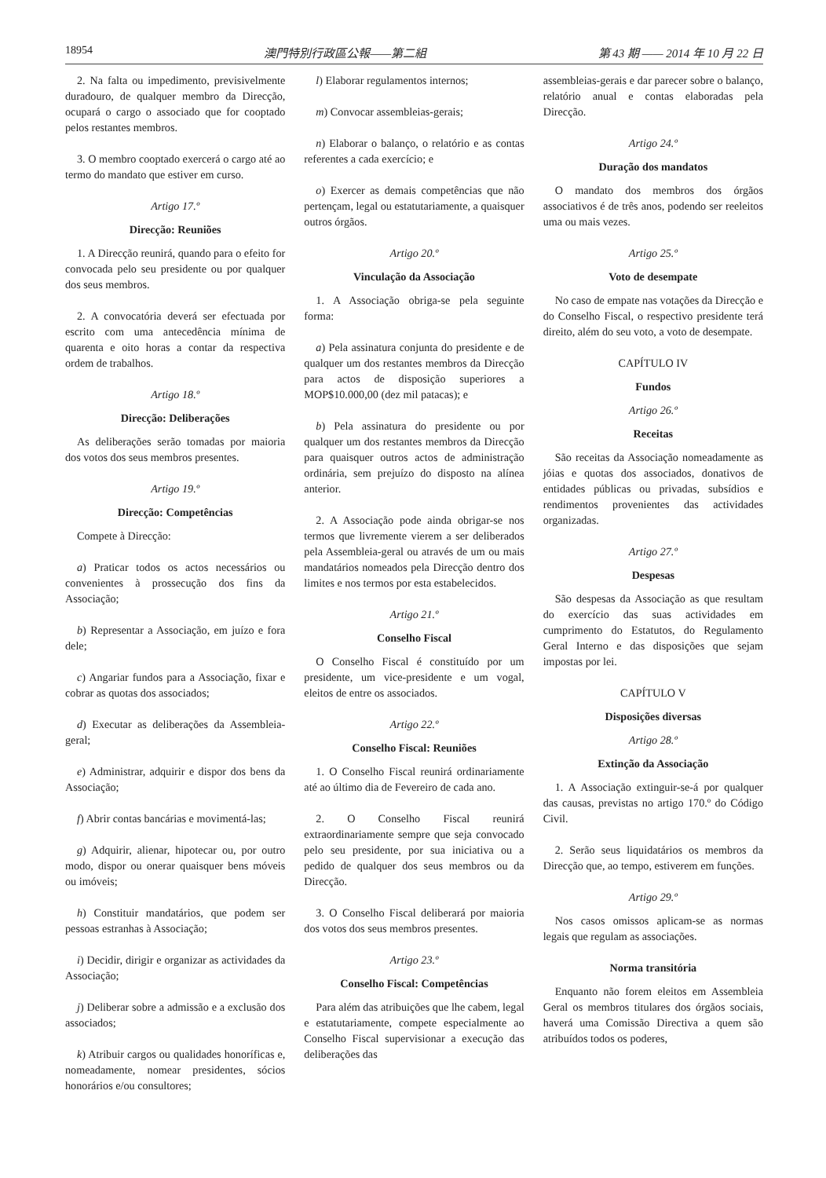18954 澳門特別行政區公報——第二組 第 43 期 —— 2014 年 10 月 22 日
2. Na falta ou impedimento, previsivelmente duradouro, de qualquer membro da Direcção, ocupará o cargo o associado que for cooptado pelos restantes membros.
3. O membro cooptado exercerá o cargo até ao termo do mandato que estiver em curso.
Artigo 17.º
Direcção: Reuniões
1. A Direcção reunirá, quando para o efeito for convocada pelo seu presidente ou por qualquer dos seus membros.
2. A convocatória deverá ser efectuada por escrito com uma antecedência mínima de quarenta e oito horas a contar da respectiva ordem de trabalhos.
Artigo 18.º
Direcção: Deliberações
As deliberações serão tomadas por maioria dos votos dos seus membros presentes.
Artigo 19.º
Direcção: Competências
Compete à Direcção:
a) Praticar todos os actos necessários ou convenientes à prossecução dos fins da Associação;
b) Representar a Associação, em juízo e fora dele;
c) Angariar fundos para a Associação, fixar e cobrar as quotas dos associados;
d) Executar as deliberações da Assembleia-geral;
e) Administrar, adquirir e dispor dos bens da Associação;
f) Abrir contas bancárias e movimentá-las;
g) Adquirir, alienar, hipotecar ou, por outro modo, dispor ou onerar quaisquer bens móveis ou imóveis;
h) Constituir mandatários, que podem ser pessoas estranhas à Associação;
i) Decidir, dirigir e organizar as actividades da Associação;
j) Deliberar sobre a admissão e a exclusão dos associados;
k) Atribuir cargos ou qualidades honoríficas e, nomeadamente, nomear presidentes, sócios honorários e/ou consultores;
l) Elaborar regulamentos internos;
m) Convocar assembleias-gerais;
n) Elaborar o balanço, o relatório e as contas referentes a cada exercício; e
o) Exercer as demais competências que não pertençam, legal ou estatutariamente, a quaisquer outros órgãos.
Artigo 20.º
Vinculação da Associação
1. A Associação obriga-se pela seguinte forma:
a) Pela assinatura conjunta do presidente e de qualquer um dos restantes membros da Direcção para actos de disposição superiores a MOP$10.000,00 (dez mil patacas); e
b) Pela assinatura do presidente ou por qualquer um dos restantes membros da Direcção para quaisquer outros actos de administração ordinária, sem prejuízo do disposto na alínea anterior.
2. A Associação pode ainda obrigar-se nos termos que livremente vierem a ser deliberados pela Assembleia-geral ou através de um ou mais mandatários nomeados pela Direcção dentro dos limites e nos termos por esta estabelecidos.
Artigo 21.º
Conselho Fiscal
O Conselho Fiscal é constituído por um presidente, um vice-presidente e um vogal, eleitos de entre os associados.
Artigo 22.º
Conselho Fiscal: Reuniões
1. O Conselho Fiscal reunirá ordinariamente até ao último dia de Fevereiro de cada ano.
2. O Conselho Fiscal reunirá extraordinariamente sempre que seja convocado pelo seu presidente, por sua iniciativa ou a pedido de qualquer dos seus membros ou da Direcção.
3. O Conselho Fiscal deliberará por maioria dos votos dos seus membros presentes.
Artigo 23.º
Conselho Fiscal: Competências
Para além das atribuições que lhe cabem, legal e estatutariamente, compete especialmente ao Conselho Fiscal supervisionar a execução das deliberações das
assembleias-gerais e dar parecer sobre o balanço, relatório anual e contas elaboradas pela Direcção.
Artigo 24.º
Duração dos mandatos
O mandato dos membros dos órgãos associativos é de três anos, podendo ser reeleitos uma ou mais vezes.
Artigo 25.º
Voto de desempate
No caso de empate nas votações da Direcção e do Conselho Fiscal, o respectivo presidente terá direito, além do seu voto, a voto de desempate.
CAPÍTULO IV
Fundos
Artigo 26.º
Receitas
São receitas da Associação nomeadamente as jóias e quotas dos associados, donativos de entidades públicas ou privadas, subsídios e rendimentos provenientes das actividades organizadas.
Artigo 27.º
Despesas
São despesas da Associação as que resultam do exercício das suas actividades em cumprimento do Estatutos, do Regulamento Geral Interno e das disposições que sejam impostas por lei.
CAPÍTULO V
Disposições diversas
Artigo 28.º
Extinção da Associação
1. A Associação extinguir-se-á por qualquer das causas, previstas no artigo 170.º do Código Civil.
2. Serão seus liquidatários os membros da Direcção que, ao tempo, estiverem em funções.
Artigo 29.º
Nos casos omissos aplicam-se as normas legais que regulam as associações.
Norma transitória
Enquanto não forem eleitos em Assembleia Geral os membros titulares dos órgãos sociais, haverá uma Comissão Directiva a quem são atribuídos todos os poderes,